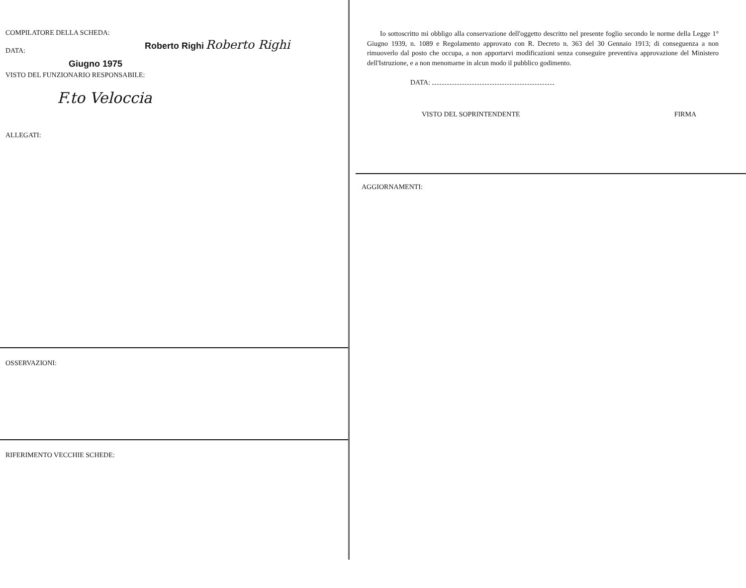COMPILATORE DELLA SCHEDA:
DATA:
Roberto Righi Roberto Righi
Giugno 1975
VISTO DEL FUNZIONARIO RESPONSABILE:
F.to Veloccia
ALLEGATI:
OSSERVAZIONI:
RIFERIMENTO VECCHIE SCHEDE:
Io sottoscritto mi obbligo alla conservazione dell'oggetto descritto nel presente foglio secondo le norme della Legge 1° Giugno 1939, n. 1089 e Regolamento approvato con R. Decreto n. 363 del 30 Gennaio 1913; di conseguenza a non rimuoverlo dal posto che occupa, a non apportarvi modificazioni senza conseguire preventiva approvazione del Ministero dell'Istruzione, e a non menomarne in alcun modo il pubblico godimento.
DATA:
VISTO DEL SOPRINTENDENTE FIRMA
AGGIORNAMENTI: